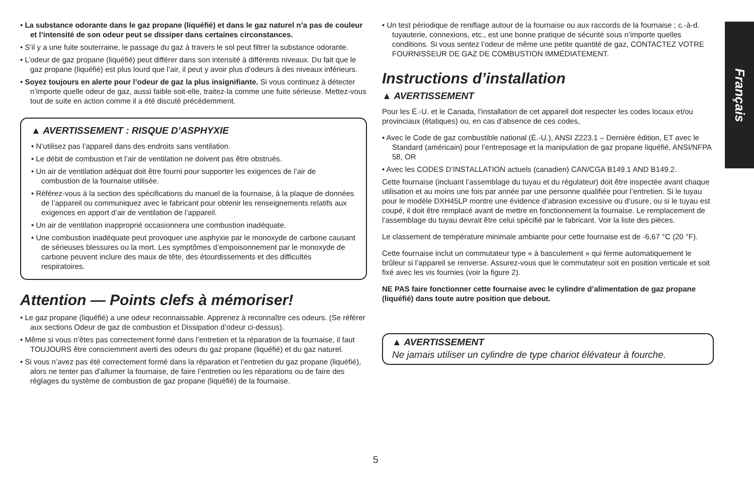Français
• La substance odorante dans le gaz propane (liquéfié) et dans le gaz naturel n’a pas de couleur et l’intensité de son odeur peut se dissiper dans certaines circonstances.
• S’il y a une fuite souterraine, le passage du gaz à travers le sol peut filtrer la substance odorante.
• L’odeur de gaz propane (liquéfié) peut différer dans son intensité à différents niveaux. Du fait que le gaz propane (liquéfié) est plus lourd que l’air, il peut y avoir plus d’odeurs à des niveaux inférieurs.
• Soyez toujours en alerte pour l’odeur de gaz la plus insignifiante. Si vous continuez à détecter n’importe quelle odeur de gaz, aussi faible soit-elle, traitez-la comme une fuite sérieuse. Mettez-vous tout de suite en action comme il a été discuté précédemment.
▲ AVERTISSEMENT : RISQUE D’ASPHYXIE
• N’utilisez pas l’appareil dans des endroits sans ventilation.
• Le débit de combustion et l’air de ventilation ne doivent pas être obstrués.
• Un air de ventilation adéquat doit être fourni pour supporter les exigences de l’air de combustion de la fournaise utilisée.
• Référez-vous à la section des spécifications du manuel de la fournaise, à la plaque de données de l’appareil ou communiquez avec le fabricant pour obtenir les renseignements relatifs aux exigences en apport d’air de ventilation de l’appareil.
• Un air de ventilation inapproprié occasionnera une combustion inadéquate.
• Une combustion inadéquate peut provoquer une asphyxie par le monoxyde de carbone causant de sérieuses blessures ou la mort. Les symptômes d’empoisonnement par le monoxyde de carbone peuvent inclure des maux de tête, des étourdissements et des difficultés respiratoires.
Attention — Points clefs à mémoriser!
• Le gaz propane (liquéfié) a une odeur reconnaissable. Apprenez à reconnaître ces odeurs. (Se référer aux sections Odeur de gaz de combustion et Dissipation d’odeur ci-dessus).
• Même si vous n’êtes pas correctement formé dans l’entretien et la réparation de la fournaise, il faut TOUJOURS être consciemment averti des odeurs du gaz propane (liquéfié) et du gaz naturel.
• Si vous n’avez pas été correctement formé dans la réparation et l’entretien du gaz propane (liquéfié), alors ne tenter pas d’allumer la fournaise, de faire l’entretien ou les réparations ou de faire des réglages du système de combustion de gaz propane (liquéfié) de la fournaise.
• Un test périodique de reniflage autour de la fournaise ou aux raccords de la fournaise ; c.-à-d. tuyauterie, connexions, etc., est une bonne pratique de sécurité sous n’importe quelles conditions. Si vous sentez l’odeur de même une petite quantité de gaz, CONTACTEZ VOTRE FOURNISSEUR DE GAZ DE COMBUSTION IMMÉDIATEMENT.
Instructions d’installation
▲ AVERTISSEMENT
Pour les É.-U. et le Canada, l’installation de cet appareil doit respecter les codes locaux et/ou provinciaux (étatiques) ou, en cas d’absence de ces codes,
• Avec le Code de gaz combustible national (É.-U.), ANSI Z223.1 – Dernière édition, ET avec le Standard (américain) pour l’entreposage et la manipulation de gaz propane liquéfié, ANSI/NFPA 58, OR
• Avec les CODES D’INSTALLATION actuels (canadien) CAN/CGA B149.1 AND B149.2.
Cette fournaise (incluant l’assemblage du tuyau et du régulateur) doit être inspectée avant chaque utilisation et au moins une fois par année par une personne qualifiée pour l’entretien. Si le tuyau pour le modèle DXH45LP montre une évidence d’abrasion excessive ou d’usure, ou si le tuyau est coupé, il doit être remplacé avant de mettre en fonctionnement la fournaise. Le remplacement de l’assemblage du tuyau devrait être celui spécifié par le fabricant. Voir la liste des pièces.
Le classement de température minimale ambiante pour cette fournaise est de -6,67 °C (20 °F).
Cette fournaise inclut un commutateur type « à basculement » qui ferme automatiquement le brûleur si l’appareil se renverse. Assurez-vous que le commutateur soit en position verticale et soit fixé avec les vis fournies (voir la figure 2).
NE PAS faire fonctionner cette fournaise avec le cylindre d’alimentation de gaz propane (liquéfié) dans toute autre position que debout.
▲ AVERTISSEMENT
Ne jamais utiliser un cylindre de type chariot élévateur à fourche.
5